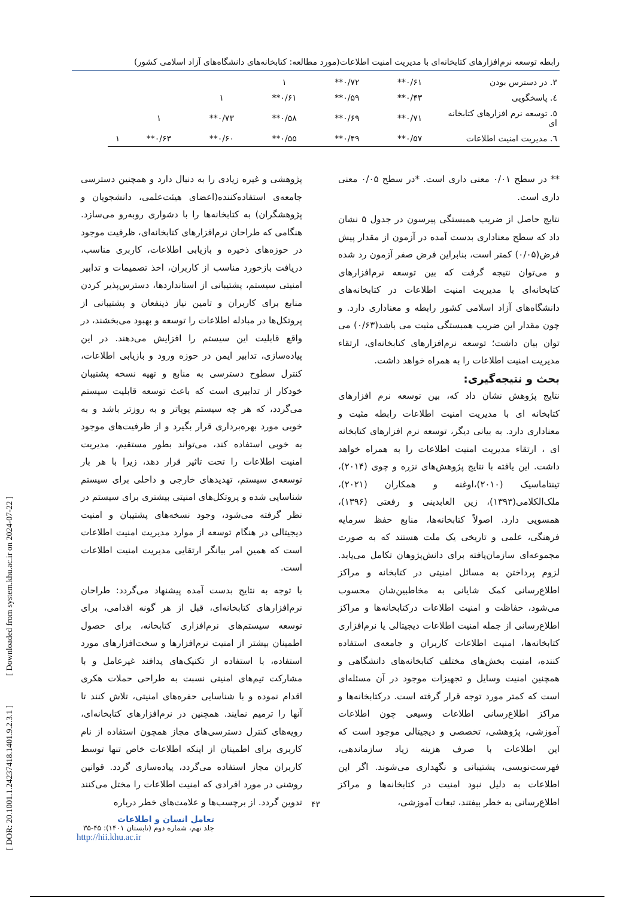رابطه توسعه نرم‌افزارهای کتابخانه‌ای با مدیریت امنیت اطلاعات(مورد مطالعه: کتابخانه‌های دانشگاه‌های آزاد اسلامی کشور)
| ۳. در دسترس بودن | ۰/۶۱** | ۰/۷۲** | ۱ | | | |
| ٤. پاسخگویی | ۰/۴۳** | ۰/۵۹** | ۰/۶۱** | ۱ | | |
| ٥. توسعه نرم افزارهای کتابخانه ای | ۰/۷۱** | ۰/۶۹** | ۰/۵۸** | ۰/۷۳** | ۱ | |
| ٦. مدیریت امنیت اطلاعات | ۰/۵۷** | ۰/۴۹** | ۰/۵۵** | ۰/۶۰** | ۰/۶۳** | ۱ |
** در سطح ۰/۰۱ معنی داری است. *در سطح ۰/۰۵ معنی داری است.
نتایج حاصل از ضریب همبستگی پیرسون در جدول ۵ نشان داد که سطح معناداری بدست آمده در آزمون از مقدار پیش فرض(۰/۰۵) کمتر است، بنابراین فرض صفر آزمون رد شده و می‌توان نتیجه گرفت که بین توسعه نرم‌افزارهای کتابخانه‌ای با مدیریت امنیت اطلاعات در کتابخانه‌های دانشگاه‌های آزاد اسلامی کشور رابطه و معناداری دارد. و چون مقدار این ضریب همبستگی مثبت می باشد(۰/۶۳) می توان بیان داشت؛ توسعه نرم‌افزارهای کتابخانه‌ای، ارتقاء مدیریت امنیت اطلاعات را به همراه خواهد داشت.
بحث و نتیجه‌گیری:
نتایج پژوهش نشان داد که، بین توسعه نرم افزارهای کتابخانه ای با مدیریت امنیت اطلاعات رابطه مثبت و معناداری دارد. به بیانی دیگر، توسعه نرم افزارهای کتابخانه ای ، ارتقاء مدیریت امنیت اطلاعات را به همراه خواهد داشت. این یافته با نتایج پژوهش‌های نزره و چوی (۲۰۱۴)، تینتاماسیک (۲۰۱۰)،اوغنه و همکاران (۲۰۲۱)، ملک‌الکلامی(۱۳۹۳)، زین العابدینی و رفعتی (۱۳۹۶)، همسویی دارد. اصولاً کتابخانه‌ها، منابع حفظ سرمایه فرهنگی، علمی و تاریخی یک ملت هستند که به صورت مجموعه‌ای سازمان‌یافته برای دانش‌پژوهان تکامل می‌یابد. لزوم پرداختن به مسائل امنیتی در کتابخانه و مراکز اطلاع‌رسانی کمک شایانی به مخاطبین‌شان محسوب می‌شود، حفاظت و امنیت اطلاعات درکتابخانه‌ها و مراکز اطلاع‌رسانی از جمله امنیت اطلاعات دیجیتالی یا نرم‌افزاری کتابخانه‌ها، امنیت اطلاعات کاربران و جامعه‌ی استفاده کننده، امنیت بخش‌های مختلف کتابخانه‌های دانشگاهی و همچنین امنیت وسایل و تجهیزات موجود در آن مسئله‌ای است که کمتر مورد توجه قرار گرفته است. درکتابخانه‌ها و مراکز اطلاع‌رسانی اطلاعات وسیعی چون اطلاعات آموزشی، پژوهشی، تخصصی و دیجیتالی موجود است که این اطلاعات با صرف هزینه زیاد سازماندهی، فهرست‌نویسی، پشتیبانی و نگهداری می‌شوند. اگر این اطلاعات به دلیل نبود امنیت در کتابخانه‌ها و مراکز اطلاع‌رسانی به خطر بیفتند، تبعات آموزشی،
پژوهشی و غیره زیادی را به دنبال دارد و همچنین دسترسی جامعه‌ی استفاده‌کننده(اعضای هیئت‌علمی، دانشجویان و پژوهشگران) به کتابخانه‌ها را با دشواری روبه‌رو می‌سازد. هنگامی که طراحان نرم‌افزارهای کتابخانه‌ای، ظرفیت موجود در حوزه‌های ذخیره و بازیابی اطلاعات، کاربری مناسب، دریافت بازخورد مناسب از کاربران، اخذ تصمیمات و تدابیر امنیتی سیستم، پشتیبانی از استانداردها، دسترس‌پذیر کردن منابع برای کاربران و تامین نیاز ذینفعان و پشتیبانی از پروتکل‌ها در مبادله اطلاعات را توسعه و بهبود می‌بخشند، در واقع قابلیت این سیستم را افزایش می‌دهند. در این پیاده‌سازی، تدابیر ایمن در حوزه ورود و بازیابی اطلاعات، کنترل سطوح دسترسی به منابع و تهیه نسخه پشتیبان خودکار از تدابیری است که باعث توسعه قابلیت سیستم می‌گردد، که هر چه سیستم پویاتر و به روزتر باشد و به خوبی مورد بهره‌برداری قرار بگیرد و از ظرفیت‌های موجود به خوبی استفاده کند، می‌تواند بطور مستقیم، مدیریت امنیت اطلاعات را تحت تاثیر قرار دهد، زیرا با هر بار توسعه‌ی سیستم، تهدیدهای خارجی و داخلی برای سیستم شناسایی شده و پروتکل‌های امنیتی بیشتری برای سیستم در نظر گرفته می‌شود، وجود نسخه‌های پشتیبان و امنیت دیجیتالی در هنگام توسعه از موارد مدیریت امنیت اطلاعات است که همین امر بیانگر ارتقایی مدیریت امنیت اطلاعات است.
با توجه به نتایج بدست آمده پیشنهاد می‌گردد: طراحان نرم‌افزارهای کتابخانه‌ای، قبل از هر گونه اقدامی، برای توسعه سیستم‌های نرم‌افزاری کتابخانه، برای حصول اطمینان بیشتر از امنیت نرم‌افزارها و سخت‌افزارهای مورد استفاده، با استفاده از تکنیک‌های پدافند غیرعامل و با مشارکت تیم‌های امنیتی نسبت به طراحی حملات هکری اقدام نموده و با شناسایی حفره‌های امنیتی، تلاش کنند تا آنها را ترمیم نمایند. همچنین در نرم‌افزارهای کتابخانه‌ای، رویه‌های کنترل دسترسی‌های مجاز همچون استفاده از نام کاربری برای اطمینان از اینکه اطلاعات خاص تنها توسط کاربران مجاز استفاده می‌گردد، پیاده‌سازی گردد. قوانین روشنی در مورد افرادی که امنیت اطلاعات را مختل می‌کنند تدوین گردد. از برچسب‌ها و علامت‌های خطر درباره
۴۳
تعامل انسان و اطلاعات
جلد نهم، شماره دوم (تابستان ۱۴۰۱): ۴۵-۳۵
http://hii.khu.ac.ir
[ DOR: 20.1001.1.24237418.1401.9.2.3.1 ] [ Downloaded from system.khu.ac.ir on 2024-07-22 ]